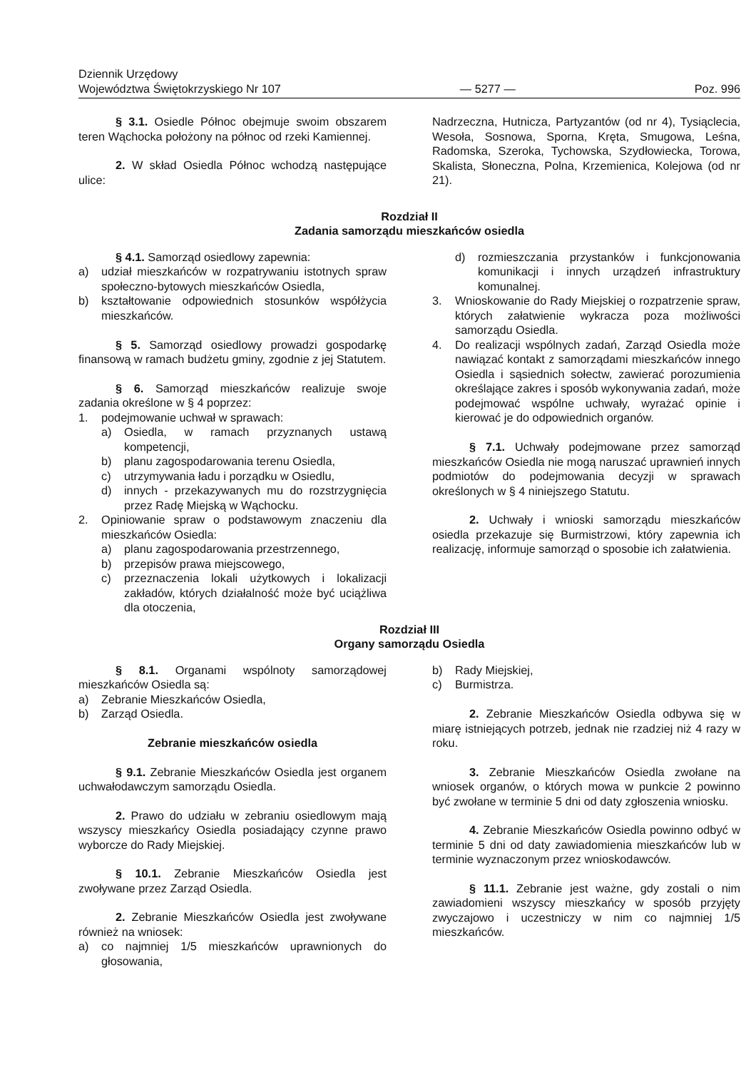Dziennik Urzędowy
Województwa Świętokrzyskiego Nr 107
— 5277 —
Poz. 996
§ 3.1. Osiedle Północ obejmuje swoim obszarem teren Wąchocka położony na północ od rzeki Kamiennej.
2. W skład Osiedla Północ wchodzą następujące ulice:
Nadrzeczna, Hutnicza, Partyzantów (od nr 4), Tysiąclecia, Wesoła, Sosnowa, Sporna, Kręta, Smugowa, Leśna, Radomska, Szeroka, Tychowska, Szydłowiecka, Torowa, Skalista, Słoneczna, Polna, Krzemienica, Kolejowa (od nr 21).
Rozdział II
Zadania samorządu mieszkańców osiedla
§ 4.1. Samorząd osiedlowy zapewnia:
a) udział mieszkańców w rozpatrywaniu istotnych spraw społeczno-bytowych mieszkańców Osiedla,
b) kształtowanie odpowiednich stosunków współżycia mieszkańców.
§ 5. Samorząd osiedlowy prowadzi gospodarkę finansową w ramach budżetu gminy, zgodnie z jej Statutem.
§ 6. Samorząd mieszkańców realizuje swoje zadania określone w § 4 poprzez:
1. podejmowanie uchwał w sprawach:
a) Osiedla, w ramach przyznanych ustawą kompetencji,
b) planu zagospodarowania terenu Osiedla,
c) utrzymywania ładu i porządku w Osiedlu,
d) innych - przekazywanych mu do rozstrzygnięcia przez Radę Miejską w Wąchocku.
2. Opiniowanie spraw o podstawowym znaczeniu dla mieszkańców Osiedla:
a) planu zagospodarowania przestrzennego,
b) przepisów prawa miejscowego,
c) przeznaczenia lokali użytkowych i lokalizacji zakładów, których działalność może być uciążliwa dla otoczenia,
d) rozmieszczania przystanków i funkcjonowania komunikacji i innych urządzeń infrastruktury komunalnej.
3. Wnioskowanie do Rady Miejskiej o rozpatrzenie spraw, których załatwienie wykracza poza możliwości samorządu Osiedla.
4. Do realizacji wspólnych zadań, Zarząd Osiedla może nawiązać kontakt z samorządami mieszkańców innego Osiedla i sąsiednich sołectw, zawierać porozumienia określające zakres i sposób wykonywania zadań, może podejmować wspólne uchwały, wyrażać opinie i kierować je do odpowiednich organów.
§ 7.1. Uchwały podejmowane przez samorząd mieszkańców Osiedla nie mogą naruszać uprawnień innych podmiotów do podejmowania decyzji w sprawach określonych w § 4 niniejszego Statutu.
2. Uchwały i wnioski samorządu mieszkańców osiedla przekazuje się Burmistrzowi, który zapewnia ich realizację, informuje samorząd o sposobie ich załatwienia.
Rozdział III
Organy samorządu Osiedla
§ 8.1. Organami wspólnoty samorządowej mieszkańców Osiedla są:
a) Zebranie Mieszkańców Osiedla,
b) Zarząd Osiedla.
Zebranie mieszkańców osiedla
§ 9.1. Zebranie Mieszkańców Osiedla jest organem uchwałodawczym samorządu Osiedla.
2. Prawo do udziału w zebraniu osiedlowym mają wszyscy mieszkańcy Osiedla posiadający czynne prawo wyborcze do Rady Miejskiej.
§ 10.1. Zebranie Mieszkańców Osiedla jest zwoływane przez Zarząd Osiedla.
2. Zebranie Mieszkańców Osiedla jest zwoływane również na wniosek:
a) co najmniej 1/5 mieszkańców uprawnionych do głosowania,
b) Rady Miejskiej,
c) Burmistrza.
2. Zebranie Mieszkańców Osiedla odbywa się w miarę istniejących potrzeb, jednak nie rzadziej niż 4 razy w roku.
3. Zebranie Mieszkańców Osiedla zwołane na wniosek organów, o których mowa w punkcie 2 powinno być zwołane w terminie 5 dni od daty zgłoszenia wniosku.
4. Zebranie Mieszkańców Osiedla powinno odbyć w terminie 5 dni od daty zawiadomienia mieszkańców lub w terminie wyznaczonym przez wnioskodawców.
§ 11.1. Zebranie jest ważne, gdy zostali o nim zawiadomieni wszyscy mieszkańcy w sposób przyjęty zwyczajowo i uczestniczy w nim co najmniej 1/5 mieszkańców.